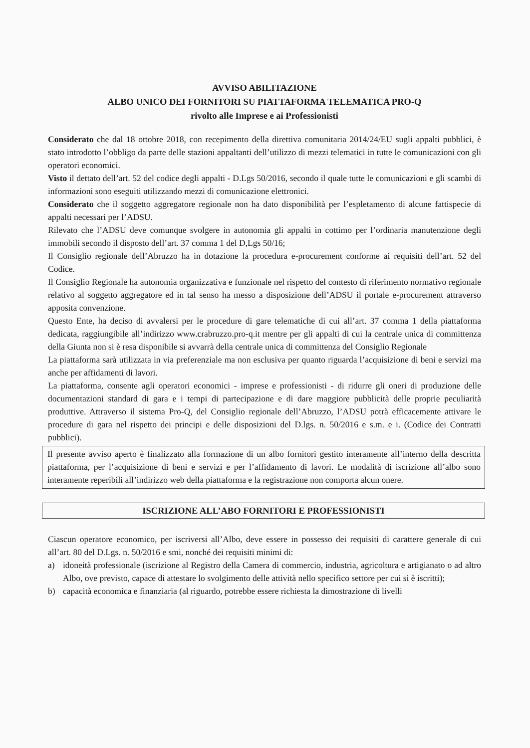AVVISO ABILITAZIONE
ALBO UNICO DEI FORNITORI SU PIATTAFORMA TELEMATICA PRO-Q
rivolto alle Imprese e ai Professionisti
Considerato che dal 18 ottobre 2018, con recepimento della direttiva comunitaria 2014/24/EU sugli appalti pubblici, è stato introdotto l’obbligo da parte delle stazioni appaltanti dell’utilizzo di mezzi telematici in tutte le comunicazioni con gli operatori economici.
Visto il dettato dell’art. 52 del codice degli appalti - D.Lgs 50/2016, secondo il quale tutte le comunicazioni e gli scambi di informazioni sono eseguiti utilizzando mezzi di comunicazione elettronici.
Considerato che il soggetto aggregatore regionale non ha dato disponibilità per l’espletamento di alcune fattispecie di appalti necessari per l’ADSU.
Rilevato che l’ADSU deve comunque svolgere in autonomia gli appalti in cottimo per l’ordinaria manutenzione degli immobili secondo il disposto dell’art. 37 comma 1 del D,Lgs 50/16;
Il Consiglio regionale dell’Abruzzo ha in dotazione la procedura e-procurement conforme ai requisiti dell’art. 52 del Codice.
Il Consiglio Regionale ha autonomia organizzativa e funzionale nel rispetto del contesto di riferimento normativo regionale relativo al soggetto aggregatore ed in tal senso ha messo a disposizione dell’ADSU il portale e-procurement attraverso apposita convenzione.
Questo Ente, ha deciso di avvalersi per le procedure di gare telematiche di cui all’art. 37 comma 1 della piattaforma dedicata, raggiungibile all’indirizzo www.crabruzzo.pro-q.it mentre per gli appalti di cui la centrale unica di committenza della Giunta non si è resa disponibile si avvarrà della centrale unica di committenza del Consiglio Regionale
La piattaforma sarà utilizzata in via preferenziale ma non esclusiva per quanto riguarda l’acquisizione di beni e servizi ma anche per affidamenti di lavori.
La piattaforma, consente agli operatori economici - imprese e professionisti - di ridurre gli oneri di produzione delle documentazioni standard di gara e i tempi di partecipazione e di dare maggiore pubblicità delle proprie peculiarità produttive. Attraverso il sistema Pro-Q, del Consiglio regionale dell’Abruzzo, l’ADSU potrà efficacemente attivare le procedure di gara nel rispetto dei principi e delle disposizioni del D.lgs. n. 50/2016 e s.m. e i. (Codice dei Contratti pubblici).
Il presente avviso aperto è finalizzato alla formazione di un albo fornitori gestito interamente all’interno della descritta piattaforma, per l’acquisizione di beni e servizi e per l’affidamento di lavori. Le modalità di iscrizione all’albo sono interamente reperibili all’indirizzo web della piattaforma e la registrazione non comporta alcun onere.
ISCRIZIONE ALL’ABO FORNITORI E PROFESSIONISTI
Ciascun operatore economico, per iscriversi all’Albo, deve essere in possesso dei requisiti di carattere generale di cui all’art. 80 del D.Lgs. n. 50/2016 e smi, nonché dei requisiti minimi di:
a) idoneità professionale (iscrizione al Registro della Camera di commercio, industria, agricoltura e artigianato o ad altro Albo, ove previsto, capace di attestare lo svolgimento delle attività nello specifico settore per cui si è iscritti);
b) capacità economica e finanziaria (al riguardo, potrebbe essere richiesta la dimostrazione di livelli